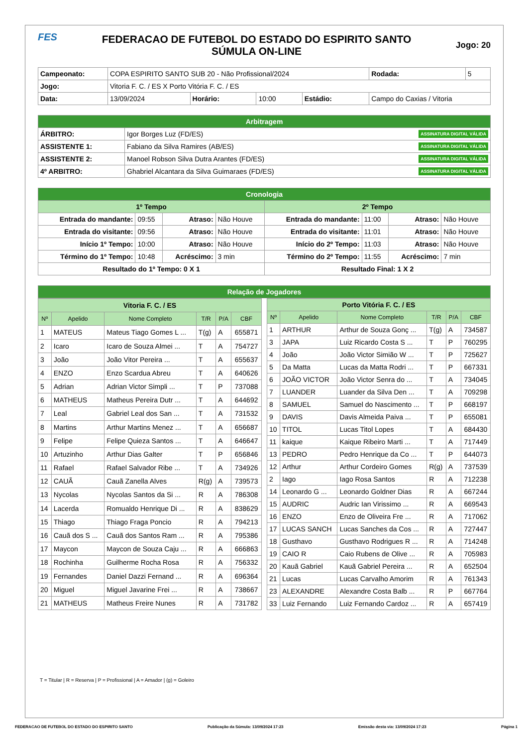FES
FEDERACAO DE FUTEBOL DO ESTADO DO ESPIRITO SANTO
SÚMULA ON-LINE
Jogo: 20
| Campeonato: | COPA ESPIRITO SANTO SUB 20 - Não Profissional/2024 | | | | | Rodada: | 5 |
| Jogo: | Vitoria F. C. / ES X Porto Vitória F. C. / ES | | | | | | |
| Data: | 13/09/2024 | Horário: | 10:00 | Estádio: | Campo do Caxias / Vitoria | | |
| Arbitragem | |
| ÁRBITRO: | Igor Borges Luz (FD/ES) ASSINATURA DIGITAL VÁLIDA |
| ASSISTENTE 1: | Fabiano da Silva Ramires (AB/ES) ASSINATURA DIGITAL VÁLIDA |
| ASSISTENTE 2: | Manoel Robson Silva Dutra Arantes (FD/ES) ASSINATURA DIGITAL VÁLIDA |
| 4º ARBITRO: | Ghabriel Alcantara da Silva Guimaraes (FD/ES) ASSINATURA DIGITAL VÁLIDA |
| Cronologia | | | | | | | |
| 1º Tempo | | | | 2º Tempo | | | |
| Entrada do mandante: | 09:55 | Atraso: | Não Houve | Entrada do mandante: | 11:00 | Atraso: | Não Houve |
| Entrada do visitante: | 09:56 | Atraso: | Não Houve | Entrada do visitante: | 11:01 | Atraso: | Não Houve |
| Início 1º Tempo: | 10:00 | Atraso: | Não Houve | Início do 2º Tempo: | 11:03 | Atraso: | Não Houve |
| Término do 1º Tempo: | 10:48 | Acréscimo: | 3 min | Término do 2º Tempo: | 11:55 | Acréscimo: | 7 min |
| Resultado do 1º Tempo: 0 X 1 | | | | Resultado Final: 1 X 2 | | | |
| Relação de Jogadores |
| Vitoria F. C. / ES | | | | | |
| Nº | Apelido | Nome Completo | T/R | P/A | CBF |
| 1 | MATEUS | Mateus Tiago Gomes L ... | T(g) | A | 655871 |
| 2 | Icaro | Icaro de Souza Almei ... | T | A | 754727 |
| 3 | João | João Vitor Pereira ... | T | A | 655637 |
| 4 | ENZO | Enzo Scardua Abreu | T | A | 640626 |
| 5 | Adrian | Adrian Victor Simpli ... | T | P | 737088 |
| 6 | MATHEUS | Matheus Pereira Dutr ... | T | A | 644692 |
| 7 | Leal | Gabriel Leal dos San ... | T | A | 731532 |
| 8 | Martins | Arthur Martins Menez ... | T | A | 656687 |
| 9 | Felipe | Felipe Quieza Santos ... | T | A | 646647 |
| 10 | Artuzinho | Arthur Dias Galter | T | P | 656846 |
| 11 | Rafael | Rafael Salvador Ribe ... | T | A | 734926 |
| 12 | CAUÃ | Cauã Zanella Alves | R(g) | A | 739573 |
| 13 | Nycolas | Nycolas Santos da Si ... | R | A | 786308 |
| 14 | Lacerda | Romualdo Henrique Di ... | R | A | 838629 |
| 15 | Thiago | Thiago Fraga Poncio | R | A | 794213 |
| 16 | Cauã dos S ... | Cauã dos Santos Ram ... | R | A | 795386 |
| 17 | Maycon | Maycon de Souza Caju ... | R | A | 666863 |
| 18 | Rochinha | Guilherme Rocha Rosa | R | A | 756332 |
| 19 | Fernandes | Daniel Dazzi Fernand ... | R | A | 696364 |
| 20 | Miguel | Miguel Javarine Frei ... | R | A | 738667 |
| 21 | MATHEUS | Matheus Freire Nunes | R | A | 731782 |
| Porto Vitória F. C. / ES | | | | | |
| Nº | Apelido | Nome Completo | T/R | P/A | CBF |
| 1 | ARTHUR | Arthur de Souza Gonç ... | T(g) | A | 734587 |
| 3 | JAPA | Luiz Ricardo Costa S ... | T | P | 760295 |
| 4 | João | João Victor Simião W ... | T | P | 725627 |
| 5 | Da Matta | Lucas da Matta Rodri ... | T | P | 667331 |
| 6 | JOÃO VICTOR | João Victor Senra do ... | T | A | 734045 |
| 7 | LUANDER | Luander da Silva Den ... | T | A | 709298 |
| 8 | SAMUEL | Samuel do Nascimento ... | T | P | 668197 |
| 9 | DAVIS | Davis Almeida Paiva ... | T | P | 655081 |
| 10 | TITOL | Lucas Titol Lopes | T | A | 684430 |
| 11 | kaique | Kaique Ribeiro Marti ... | T | A | 717449 |
| 13 | PEDRO | Pedro Henrique da Co ... | T | P | 644073 |
| 12 | Arthur | Arthur Cordeiro Gomes | R(g) | A | 737539 |
| 2 | Iago | Iago Rosa Santos | R | A | 712238 |
| 14 | Leonardo G ... | Leonardo Goldner Dias | R | A | 667244 |
| 15 | AUDRIC | Audric Ian Virissimo ... | R | A | 669543 |
| 16 | ENZO | Enzo de Oliveira Fre ... | R | A | 717062 |
| 17 | LUCAS SANCH | Lucas Sanches da Cos ... | R | A | 727447 |
| 18 | Gusthavo | Gusthavo Rodrigues R ... | R | A | 714248 |
| 19 | CAIO R | Caio Rubens de Olive ... | R | A | 705983 |
| 20 | Kauã Gabriel | Kauã Gabriel Pereira ... | R | A | 652504 |
| 21 | Lucas | Lucas Carvalho Amorim | R | A | 761343 |
| 23 | ALEXANDRE | Alexandre Costa Balb ... | R | P | 667764 |
| 33 | Luiz Fernando | Luiz Fernando Cardoz ... | R | A | 657419 |
T = Titular | R = Reserva | P = Profissional | A = Amador | (g) = Goleiro
FEDERACAO DE FUTEBOL DO ESTADO DO ESPIRITO SANTO Publicação da Súmula: 13/09/2024 17:23 Emissão desta via: 13/09/2024 17:23 Página 1